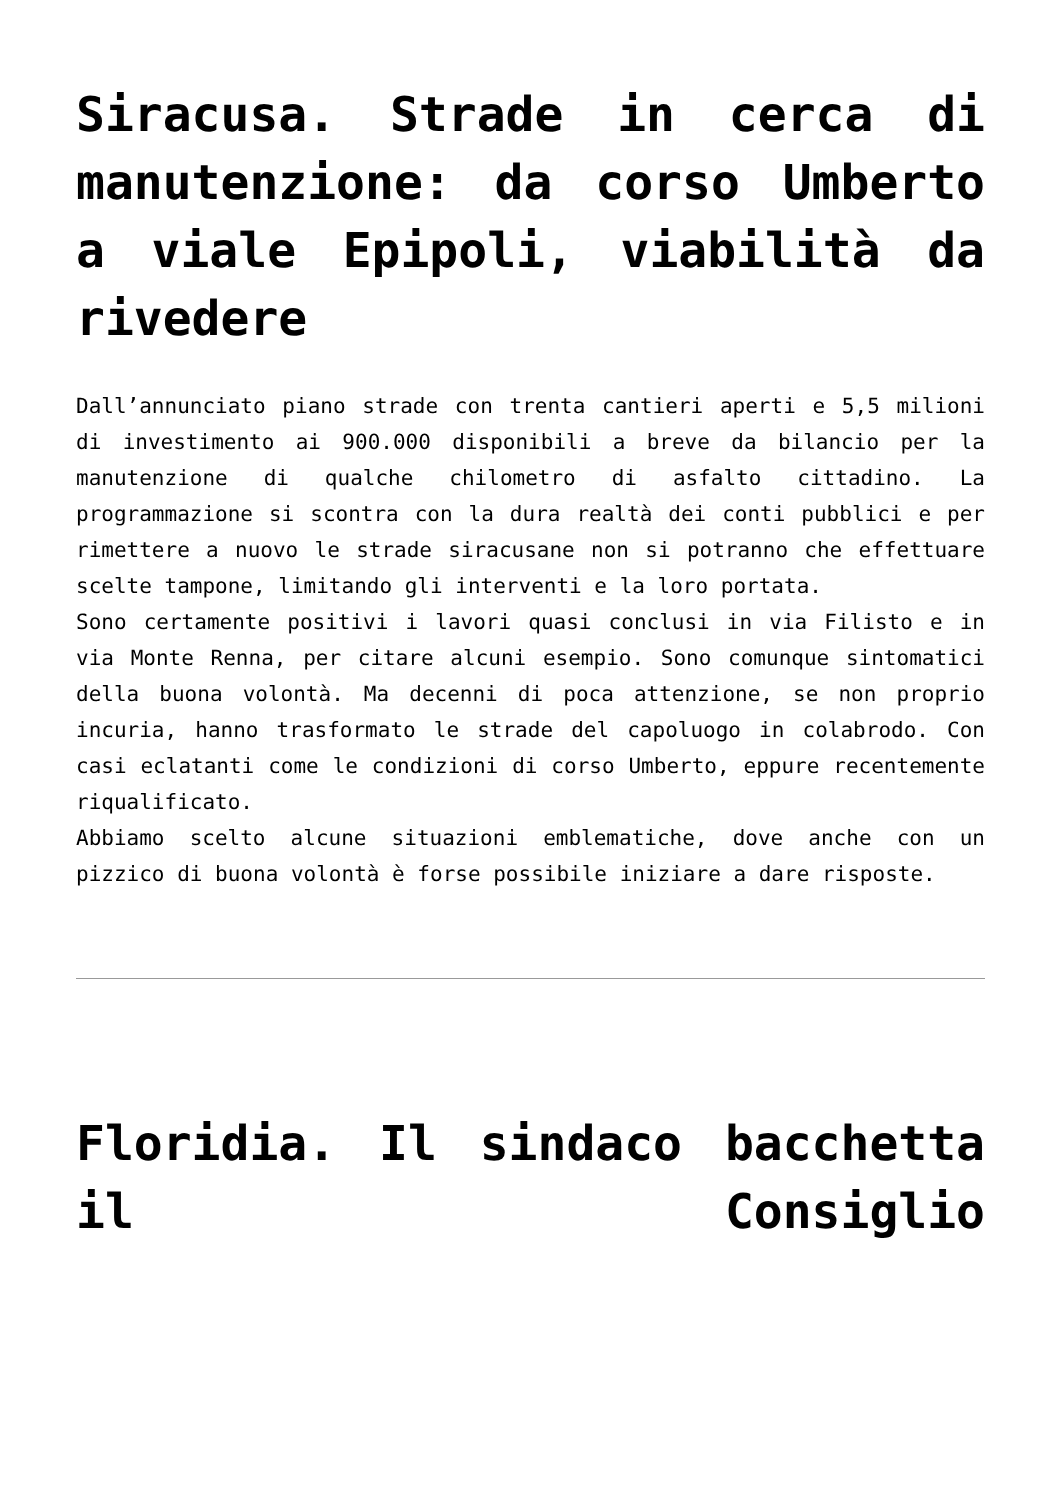Siracusa. Strade in cerca di manutenzione: da corso Umberto a viale Epipoli, viabilità da rivedere
Dall’annunciato piano strade con trenta cantieri aperti e 5,5 milioni di investimento ai 900.000 disponibili a breve da bilancio per la manutenzione di qualche chilometro di asfalto cittadino. La programmazione si scontra con la dura realtà dei conti pubblici e per rimettere a nuovo le strade siracusane non si potranno che effettuare scelte tampone, limitando gli interventi e la loro portata.
Sono certamente positivi i lavori quasi conclusi in via Filisto e in via Monte Renna, per citare alcuni esempio. Sono comunque sintomatici della buona volontà. Ma decenni di poca attenzione, se non proprio incuria, hanno trasformato le strade del capoluogo in colabrodo. Con casi eclatanti come le condizioni di corso Umberto, eppure recentemente riqualificato.
Abbiamo scelto alcune situazioni emblematiche, dove anche con un pizzico di buona volontà è forse possibile iniziare a dare risposte.
Floridia. Il sindaco bacchetta il Consiglio